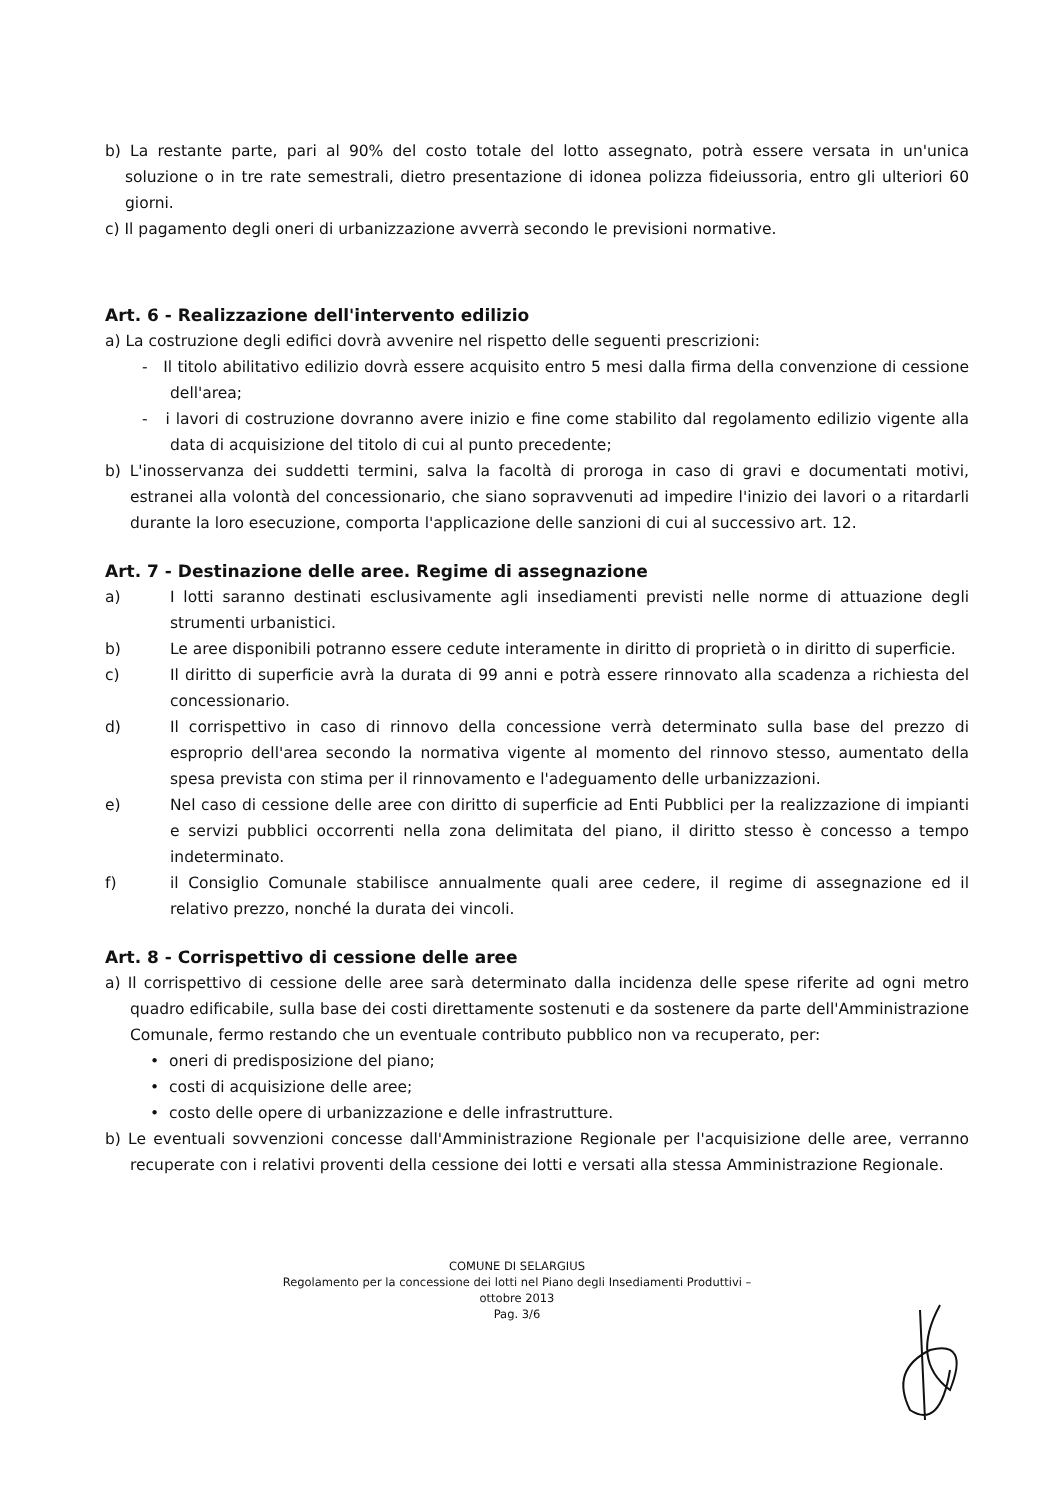b) La restante parte, pari al 90% del costo totale del lotto assegnato, potrà essere versata in un'unica soluzione o in tre rate semestrali, dietro presentazione di idonea polizza fideiussoria, entro gli ulteriori 60 giorni.
c) Il pagamento degli oneri di urbanizzazione avverrà secondo le previsioni normative.
Art. 6 - Realizzazione dell'intervento edilizio
a) La costruzione degli edifici dovrà avvenire nel rispetto delle seguenti prescrizioni:
- Il titolo abilitativo edilizio dovrà essere acquisito entro 5 mesi dalla firma della convenzione di cessione dell'area;
- i lavori di costruzione dovranno avere inizio e fine come stabilito dal regolamento edilizio vigente alla data di acquisizione del titolo di cui al punto precedente;
b) L'inosservanza dei suddetti termini, salva la facoltà di proroga in caso di gravi e documentati motivi, estranei alla volontà del concessionario, che siano sopravvenuti ad impedire l'inizio dei lavori o a ritardarli durante la loro esecuzione, comporta l'applicazione delle sanzioni di cui al successivo art. 12.
Art. 7 - Destinazione delle aree. Regime di assegnazione
a) I lotti saranno destinati esclusivamente agli insediamenti previsti nelle norme di attuazione degli strumenti urbanistici.
b) Le aree disponibili potranno essere cedute interamente in diritto di proprietà o in diritto di superficie.
c) Il diritto di superficie avrà la durata di 99 anni e potrà essere rinnovato alla scadenza a richiesta del concessionario.
d) Il corrispettivo in caso di rinnovo della concessione verrà determinato sulla base del prezzo di esproprio dell'area secondo la normativa vigente al momento del rinnovo stesso, aumentato della spesa prevista con stima per il rinnovamento e l'adeguamento delle urbanizzazioni.
e) Nel caso di cessione delle aree con diritto di superficie ad Enti Pubblici per la realizzazione di impianti e servizi pubblici occorrenti nella zona delimitata del piano, il diritto stesso è concesso a tempo indeterminato.
f) il Consiglio Comunale stabilisce annualmente quali aree cedere, il regime di assegnazione ed il relativo prezzo, nonché la durata dei vincoli.
Art. 8 - Corrispettivo di cessione delle aree
a) Il corrispettivo di cessione delle aree sarà determinato dalla incidenza delle spese riferite ad ogni metro quadro edificabile, sulla base dei costi direttamente sostenuti e da sostenere da parte dell'Amministrazione Comunale, fermo restando che un eventuale contributo pubblico non va recuperato, per:
• oneri di predisposizione del piano;
• costi di acquisizione delle aree;
• costo delle opere di urbanizzazione e delle infrastrutture.
b) Le eventuali sovvenzioni concesse dall'Amministrazione Regionale per l'acquisizione delle aree, verranno recuperate con i relativi proventi della cessione dei lotti e versati alla stessa Amministrazione Regionale.
COMUNE DI SELARGIUS
Regolamento per la concessione dei lotti nel Piano degli Insediamenti Produttivi –
ottobre 2013
Pag. 3/6